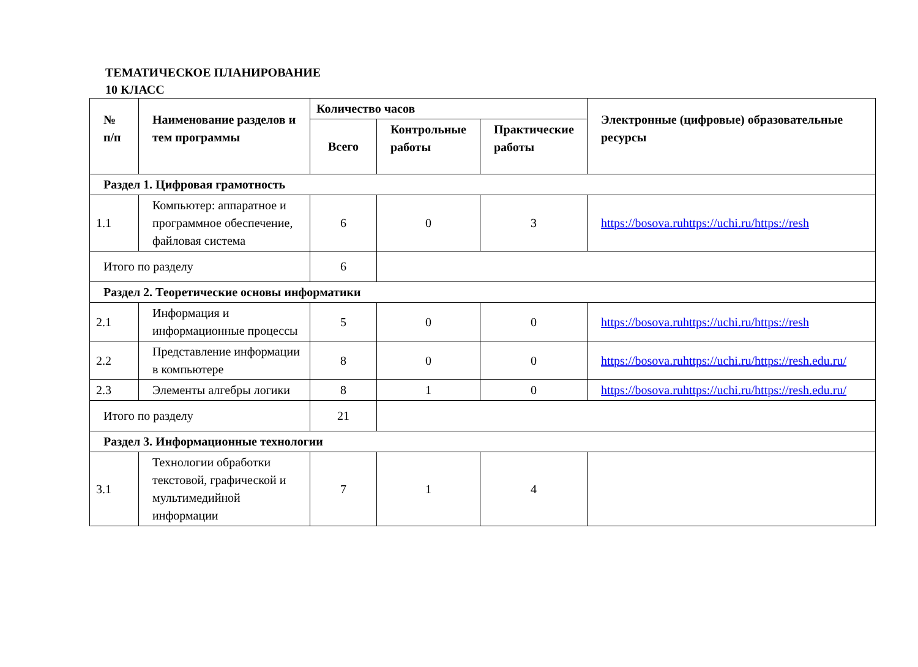ТЕМАТИЧЕСКОЕ ПЛАНИРОВАНИЕ
10 КЛАСС
| № п/п | Наименование разделов и тем программы | Количество часов | | | Электронные (цифровые) образовательные ресурсы |
| --- | --- | --- | --- | --- | --- |
| | | Всего | Контрольные работы | Практические работы | |
| Раздел 1. Цифровая грамотность | | | | | |
| 1.1 | Компьютер: аппаратное и программное обеспечение, файловая система | 6 | 0 | 3 | https://bosova.ruhttps://uchi.ru/https://resh |
| Итого по разделу | | 6 | | | |
| Раздел 2. Теоретические основы информатики | | | | | |
| 2.1 | Информация и информационные процессы | 5 | 0 | 0 | https://bosova.ruhttps://uchi.ru/https://resh |
| 2.2 | Представление информации в компьютере | 8 | 0 | 0 | https://bosova.ruhttps://uchi.ru/https://resh.edu.ru/ |
| 2.3 | Элементы алгебры логики | 8 | 1 | 0 | https://bosova.ruhttps://uchi.ru/https://resh.edu.ru/ |
| Итого по разделу | | 21 | | | |
| Раздел 3. Информационные технологии | | | | | |
| 3.1 | Технологии обработки текстовой, графической и мультимедийной информации | 7 | 1 | 4 | |